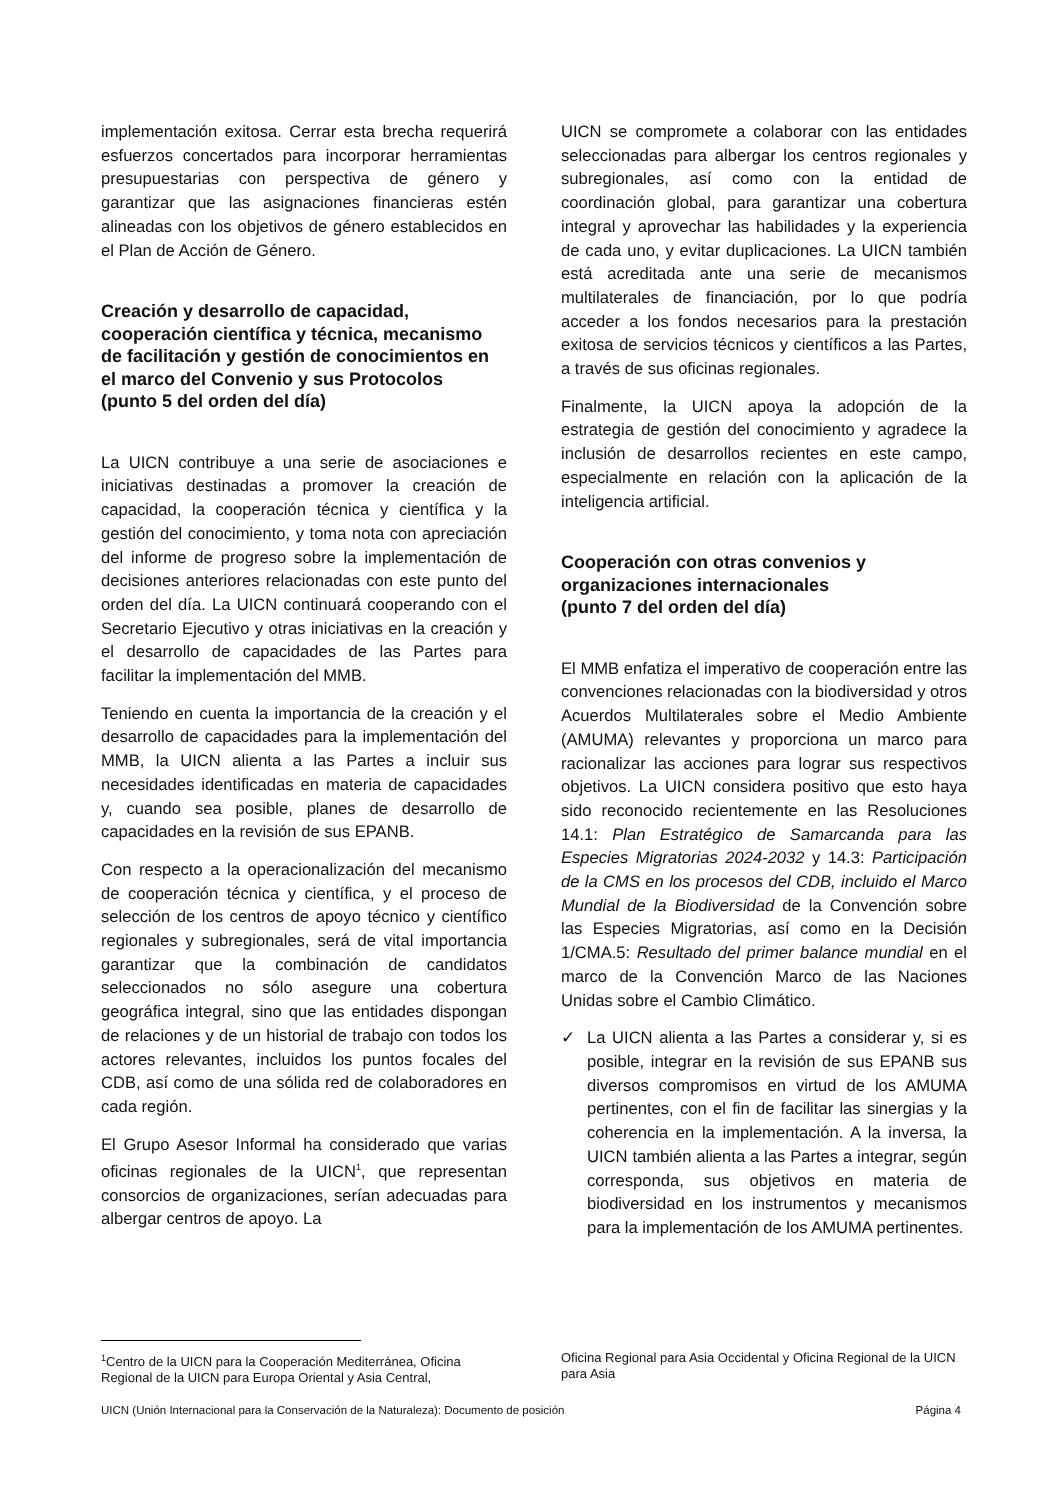implementación exitosa. Cerrar esta brecha requerirá esfuerzos concertados para incorporar herramientas presupuestarias con perspectiva de género y garantizar que las asignaciones financieras estén alineadas con los objetivos de género establecidos en el Plan de Acción de Género.
Creación y desarrollo de capacidad, cooperación científica y técnica, mecanismo de facilitación y gestión de conocimientos en el marco del Convenio y sus Protocolos
(punto 5 del orden del día)
La UICN contribuye a una serie de asociaciones e iniciativas destinadas a promover la creación de capacidad, la cooperación técnica y científica y la gestión del conocimiento, y toma nota con apreciación del informe de progreso sobre la implementación de decisiones anteriores relacionadas con este punto del orden del día. La UICN continuará cooperando con el Secretario Ejecutivo y otras iniciativas en la creación y el desarrollo de capacidades de las Partes para facilitar la implementación del MMB.
Teniendo en cuenta la importancia de la creación y el desarrollo de capacidades para la implementación del MMB, la UICN alienta a las Partes a incluir sus necesidades identificadas en materia de capacidades y, cuando sea posible, planes de desarrollo de capacidades en la revisión de sus EPANB.
Con respecto a la operacionalización del mecanismo de cooperación técnica y científica, y el proceso de selección de los centros de apoyo técnico y científico regionales y subregionales, será de vital importancia garantizar que la combinación de candidatos seleccionados no sólo asegure una cobertura geográfica integral, sino que las entidades dispongan de relaciones y de un historial de trabajo con todos los actores relevantes, incluidos los puntos focales del CDB, así como de una sólida red de colaboradores en cada región.
El Grupo Asesor Informal ha considerado que varias oficinas regionales de la UICN<sup>1</sup>, que representan consorcios de organizaciones, serían adecuadas para albergar centros de apoyo. La
UICN se compromete a colaborar con las entidades seleccionadas para albergar los centros regionales y subregionales, así como con la entidad de coordinación global, para garantizar una cobertura integral y aprovechar las habilidades y la experiencia de cada uno, y evitar duplicaciones. La UICN también está acreditada ante una serie de mecanismos multilaterales de financiación, por lo que podría acceder a los fondos necesarios para la prestación exitosa de servicios técnicos y científicos a las Partes, a través de sus oficinas regionales.
Finalmente, la UICN apoya la adopción de la estrategia de gestión del conocimiento y agradece la inclusión de desarrollos recientes en este campo, especialmente en relación con la aplicación de la inteligencia artificial.
Cooperación con otras convenios y organizaciones internacionales
(punto 7 del orden del día)
El MMB enfatiza el imperativo de cooperación entre las convenciones relacionadas con la biodiversidad y otros Acuerdos Multilaterales sobre el Medio Ambiente (AMUMA) relevantes y proporciona un marco para racionalizar las acciones para lograr sus respectivos objetivos. La UICN considera positivo que esto haya sido reconocido recientemente en las Resoluciones 14.1: Plan Estratégico de Samarcanda para las Especies Migratorias 2024-2032 y 14.3: Participación de la CMS en los procesos del CDB, incluido el Marco Mundial de la Biodiversidad de la Convención sobre las Especies Migratorias, así como en la Decisión 1/CMA.5: Resultado del primer balance mundial en el marco de la Convención Marco de las Naciones Unidas sobre el Cambio Climático.
✓ La UICN alienta a las Partes a considerar y, si es posible, integrar en la revisión de sus EPANB sus diversos compromisos en virtud de los AMUMA pertinentes, con el fin de facilitar las sinergias y la coherencia en la implementación. A la inversa, la UICN también alienta a las Partes a integrar, según corresponda, sus objetivos en materia de biodiversidad en los instrumentos y mecanismos para la implementación de los AMUMA pertinentes.
<sup>1</sup> Centro de la UICN para la Cooperación Mediterránea, Oficina Regional de la UICN para Europa Oriental y Asia Central,
Oficina Regional para Asia Occidental y Oficina Regional de la UICN para Asia
UICN (Unión Internacional para la Conservación de la Naturaleza): Documento de posición Página 4